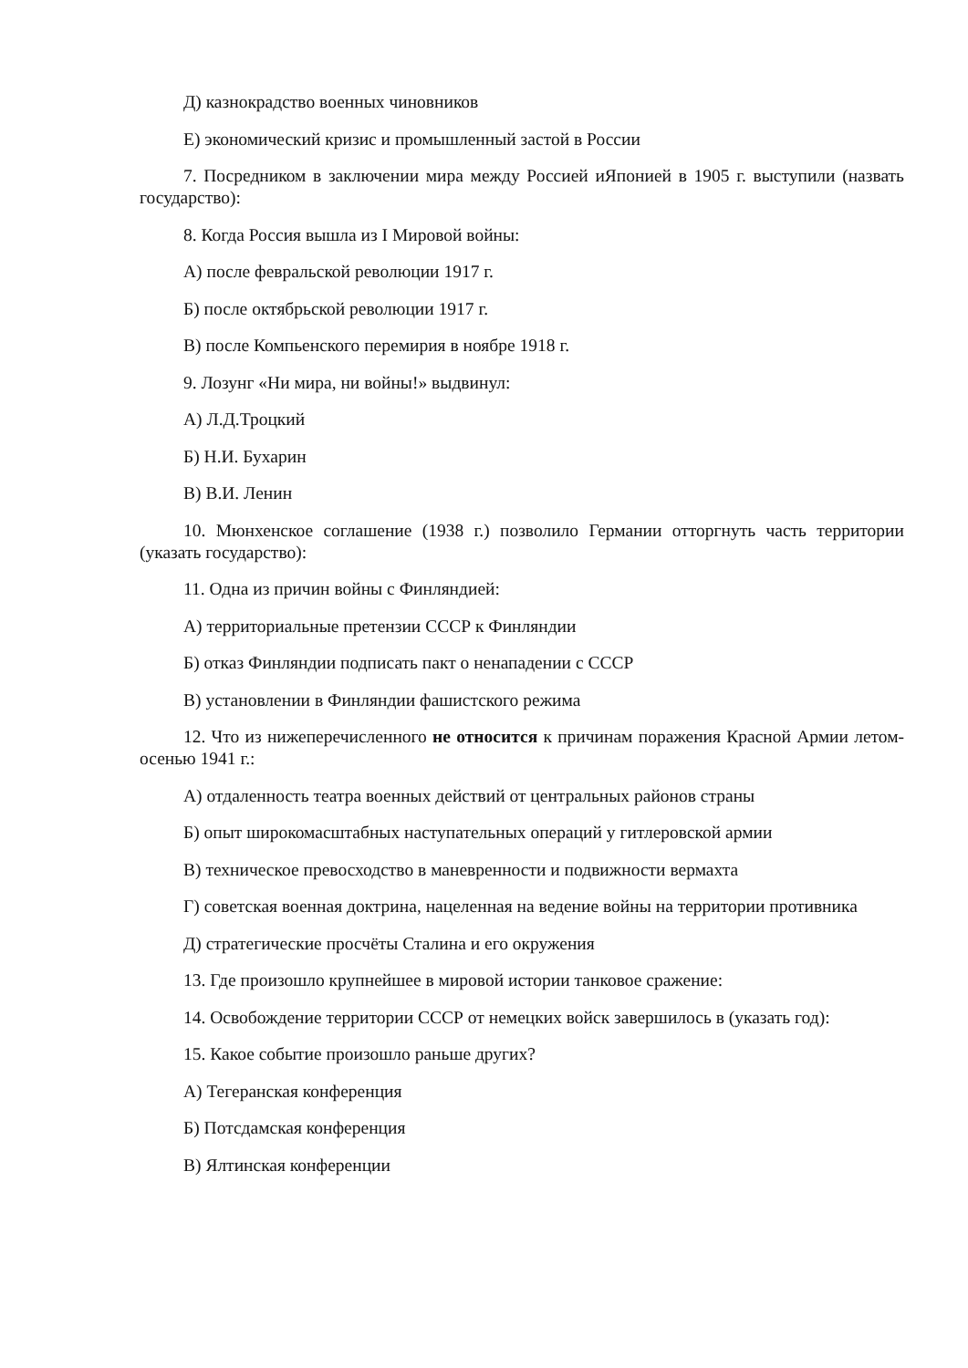Д) казнокрадство военных чиновников
Е) экономический кризис и промышленный застой в России
7. Посредником в заключении мира между Россией иЯпонией в 1905 г. выступили (назвать государство):
8. Когда Россия вышла из I Мировой войны:
А) после февральской революции 1917 г.
Б) после октябрьской революции 1917 г.
В) после Компьенского перемирия в ноябре 1918 г.
9. Лозунг «Ни мира, ни войны!» выдвинул:
А) Л.Д.Троцкий
Б) Н.И. Бухарин
В) В.И. Ленин
10. Мюнхенское соглашение (1938 г.) позволило Германии отторгнуть часть территории (указать государство):
11. Одна из причин войны с Финляндией:
А) территориальные претензии СССР к Финляндии
Б) отказ Финляндии подписать пакт о ненападении с СССР
В) установлении в Финляндии фашистского режима
12. Что из нижеперечисленного не относится к причинам поражения Красной Армии летом-осенью 1941 г.:
А) отдаленность театра военных действий от центральных районов страны
Б) опыт широкомасштабных наступательных операций у гитлеровской армии
В) техническое превосходство в маневренности и подвижности вермахта
Г) советская военная доктрина, нацеленная на ведение войны на территории противника
Д) стратегические просчёты Сталина и его окружения
13. Где произошло крупнейшее в мировой истории танковое сражение:
14. Освобождение территории СССР от немецких войск завершилось в (указать год):
15. Какое событие произошло раньше других?
А) Тегеранская конференция
Б) Потсдамская конференция
В) Ялтинская конференции